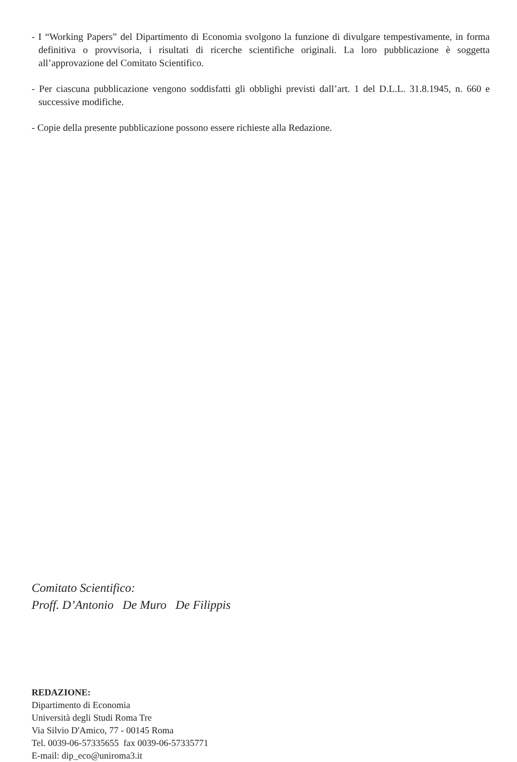- I “Working Papers” del Dipartimento di Economia svolgono la funzione di divulgare tempestivamente, in forma definitiva o provvisoria, i risultati di ricerche scientifiche originali. La loro pubblicazione è soggetta all’approvazione del Comitato Scientifico.
- Per ciascuna pubblicazione vengono soddisfatti gli obblighi previsti dall’art. 1 del D.L.L. 31.8.1945, n. 660 e successive modifiche.
- Copie della presente pubblicazione possono essere richieste alla Redazione.
Comitato Scientifico:
Proff. D’Antonio De Muro De Filippis
REDAZIONE:
Dipartimento di Economia
Università degli Studi Roma Tre
Via Silvio D'Amico, 77 - 00145 Roma
Tel. 0039-06-57335655 fax 0039-06-57335771
E-mail: dip_eco@uniroma3.it